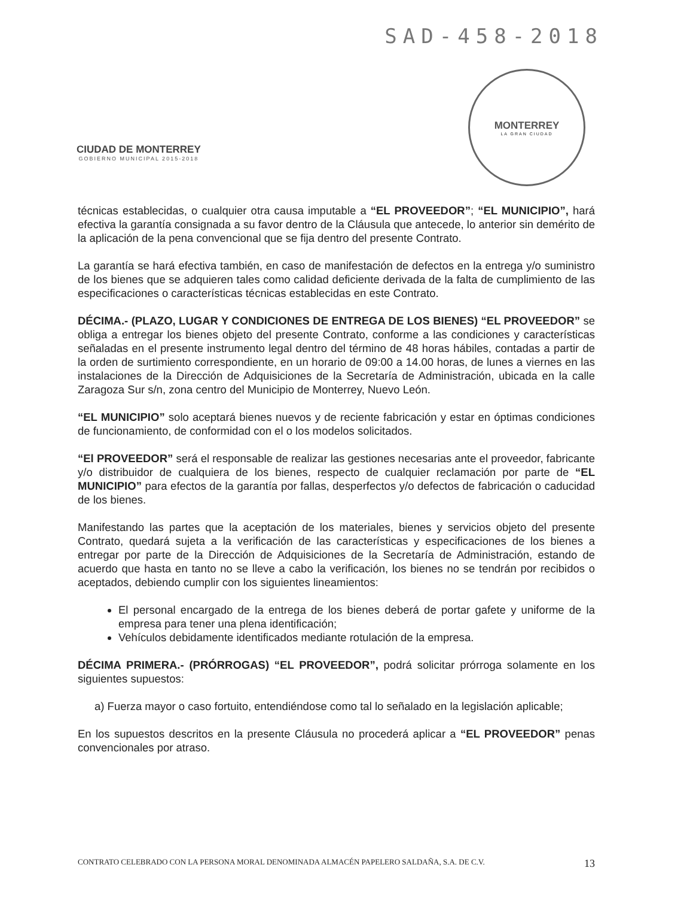SAD-458-2018
CIUDAD DE MONTERREY
GOBIERNO MUNICIPAL 2015-2018
MONTERREY
LA GRAN CIUDAD
técnicas establecidas, o cualquier otra causa imputable a “EL PROVEEDOR”; “EL MUNICIPIO”, hará efectiva la garantía consignada a su favor dentro de la Cláusula que antecede, lo anterior sin demérito de la aplicación de la pena convencional que se fija dentro del presente Contrato.
La garantía se hará efectiva también, en caso de manifestación de defectos en la entrega y/o suministro de los bienes que se adquieren tales como calidad deficiente derivada de la falta de cumplimiento de las especificaciones o características técnicas establecidas en este Contrato.
DÉCIMA.- (PLAZO, LUGAR Y CONDICIONES DE ENTREGA DE LOS BIENES) “EL PROVEEDOR” se obliga a entregar los bienes objeto del presente Contrato, conforme a las condiciones y características señaladas en el presente instrumento legal dentro del término de 48 horas hábiles, contadas a partir de la orden de surtimiento correspondiente, en un horario de 09:00 a 14.00 horas, de lunes a viernes en las instalaciones de la Dirección de Adquisiciones de la Secretaría de Administración, ubicada en la calle Zaragoza Sur s/n, zona centro del Municipio de Monterrey, Nuevo León.
“EL MUNICIPIO” solo aceptará bienes nuevos y de reciente fabricación y estar en óptimas condiciones de funcionamiento, de conformidad con el o los modelos solicitados.
“El PROVEEDOR” será el responsable de realizar las gestiones necesarias ante el proveedor, fabricante y/o distribuidor de cualquiera de los bienes, respecto de cualquier reclamación por parte de “EL MUNICIPIO” para efectos de la garantía por fallas, desperfectos y/o defectos de fabricación o caducidad de los bienes.
Manifestando las partes que la aceptación de los materiales, bienes y servicios objeto del presente Contrato, quedará sujeta a la verificación de las características y especificaciones de los bienes a entregar por parte de la Dirección de Adquisiciones de la Secretaría de Administración, estando de acuerdo que hasta en tanto no se lleve a cabo la verificación, los bienes no se tendrán por recibidos o aceptados, debiendo cumplir con los siguientes lineamientos:
El personal encargado de la entrega de los bienes deberá de portar gafete y uniforme de la empresa para tener una plena identificación;
Vehículos debidamente identificados mediante rotulación de la empresa.
DÉCIMA PRIMERA.- (PRÓRROGAS) “EL PROVEEDOR”, podrá solicitar prórroga solamente en los siguientes supuestos:
a) Fuerza mayor o caso fortuito, entendiéndose como tal lo señalado en la legislación aplicable;
En los supuestos descritos en la presente Cláusula no procederá aplicar a “EL PROVEEDOR” penas convencionales por atraso.
CONTRATO CELEBRADO CON LA PERSONA MORAL DENOMINADA ALMACÉN PAPELERO SALDAÑA, S.A. DE C.V. 13